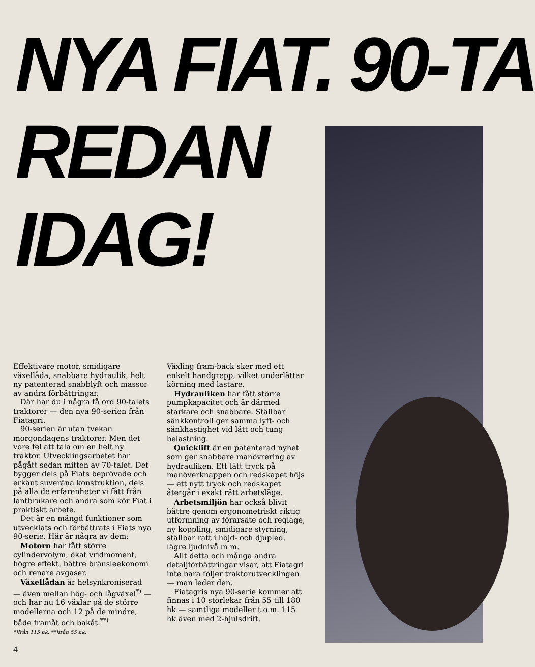NYA FIAT. 90-TA
REDAN
IDAG!
Effektivare motor, smidigare växellåda, snabbare hydraulik, helt ny patenterad snabblyft och massor av andra förbättringar.
Där har du i några få ord 90-talets traktorer — den nya 90-serien från Fiatagri.
90-serien är utan tvekan morgondagens traktorer. Men det vore fel att tala om en helt ny traktor. Utvecklingsarbetet har pågått sedan mitten av 70-talet. Det bygger dels på Fiats beprövade och erkänt suveräna konstruktion, dels på alla de erfarenheter vi fått från lantbrukare och andra som kör Fiat i praktiskt arbete.
Det är en mängd funktioner som utvecklats och förbättrats i Fiats nya 90-serie. Här är några av dem:
Motorn har fått större cylindervolym, ökat vridmoment, högre effekt, bättre bränsleekonomi och renare avgaser.
Växellådan är helsynkroniserad — även mellan hög- och lågväxel<sup>*)</sup> — och har nu 16 växlar på de större modellerna och 12 på de mindre, både framåt och bakåt.<sup>**)</sup>
*)från 115 hk. **)från 55 hk.
Växling fram-back sker med ett enkelt handgrepp, vilket underlättar körning med lastare.
Hydrauliken har fått större pumpkapacitet och är därmed starkare och snabbare. Ställbar sänkkontroll ger samma lyft- och sänkhastighet vid lätt och tung belastning.
Quicklift är en patenterad nyhet som ger snabbare manövrering av hydrauliken. Ett lätt tryck på manöverknappen och redskapet höjs — ett nytt tryck och redskapet återgår i exakt rätt arbetsläge.
Arbetsmiljön har också blivit bättre genom ergonometriskt riktig utformning av förarsäte och reglage, ny koppling, smidigare styrning, ställbar ratt i höjd- och djupled, lägre ljudnivå m m.
Allt detta och många andra detaljförbättringar visar, att Fiatagri inte bara följer traktorutvecklingen — man leder den.
Fiatagris nya 90-serie kommer att finnas i 10 storlekar från 55 till 180 hk — samtliga modeller t.o.m. 115 hk även med 2-hjulsdrift.
4